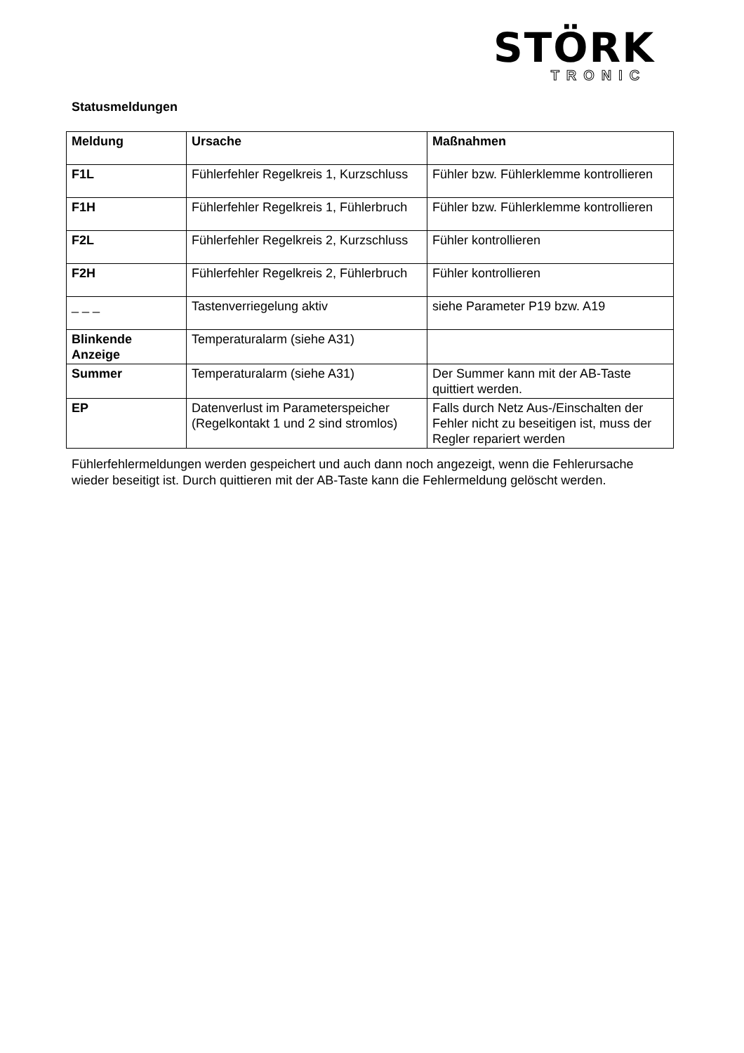STÖRK
TRONIC
Statusmeldungen
| Meldung | Ursache | Maßnahmen |
| --- | --- | --- |
| F1L | Fühlerfehler Regelkreis 1, Kurzschluss | Fühler bzw. Fühlerklemme kontrollieren |
| F1H | Fühlerfehler Regelkreis 1, Fühlerbruch | Fühler bzw. Fühlerklemme kontrollieren |
| F2L | Fühlerfehler Regelkreis 2, Kurzschluss | Fühler kontrollieren |
| F2H | Fühlerfehler Regelkreis 2, Fühlerbruch | Fühler kontrollieren |
| _ _ _ | Tastenverriegelung aktiv | siehe Parameter P19 bzw. A19 |
| Blinkende Anzeige | Temperaturalarm (siehe A31) | |
| Summer | Temperaturalarm (siehe A31) | Der Summer kann mit der AB-Taste quittiert werden. |
| EP | Datenverlust im Parameterspeicher (Regelkontakt 1 und 2 sind stromlos) | Falls durch Netz Aus-/Einschalten der Fehler nicht zu beseitigen ist, muss der Regler repariert werden |
Fühlerfehlermeldungen werden gespeichert und auch dann noch angezeigt, wenn die Fehlerursache wieder beseitigt ist. Durch quittieren mit der AB-Taste kann die Fehlermeldung gelöscht werden.